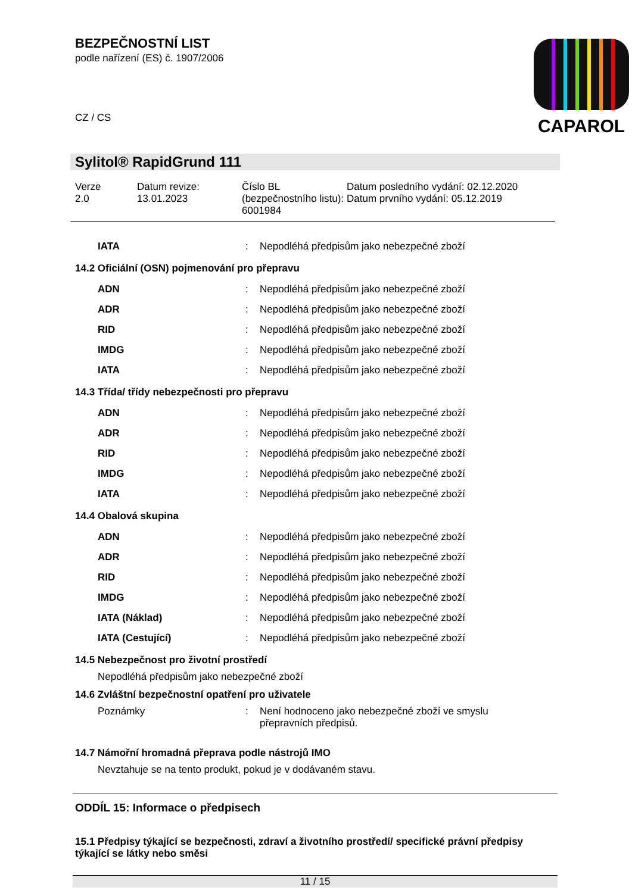BEZPEČNOSTNÍ LIST
podle nařízení (ES) č. 1907/2006
CZ / CS
CAPAROL
Sylitol® RapidGrund 111
Verze
2.0
Datum revize:
13.01.2023
Číslo BL (bezpečnostního listu):
6001984
Datum posledního vydání: 02.12.2020
Datum prvního vydání: 05.12.2019
| IATA | : | Nepodléhá předpisům jako nebezpečné zboží |
14.2 Oficiální (OSN) pojmenování pro přepravu
| ADN | : | Nepodléhá předpisům jako nebezpečné zboží |
| ADR | : | Nepodléhá předpisům jako nebezpečné zboží |
| RID | : | Nepodléhá předpisům jako nebezpečné zboží |
| IMDG | : | Nepodléhá předpisům jako nebezpečné zboží |
| IATA | : | Nepodléhá předpisům jako nebezpečné zboží |
14.3 Třída/ třídy nebezpečnosti pro přepravu
| ADN | : | Nepodléhá předpisům jako nebezpečné zboží |
| ADR | : | Nepodléhá předpisům jako nebezpečné zboží |
| RID | : | Nepodléhá předpisům jako nebezpečné zboží |
| IMDG | : | Nepodléhá předpisům jako nebezpečné zboží |
| IATA | : | Nepodléhá předpisům jako nebezpečné zboží |
14.4 Obalová skupina
| ADN | : | Nepodléhá předpisům jako nebezpečné zboží |
| ADR | : | Nepodléhá předpisům jako nebezpečné zboží |
| RID | : | Nepodléhá předpisům jako nebezpečné zboží |
| IMDG | : | Nepodléhá předpisům jako nebezpečné zboží |
| IATA (Náklad) | : | Nepodléhá předpisům jako nebezpečné zboží |
| IATA (Cestující) | : | Nepodléhá předpisům jako nebezpečné zboží |
14.5 Nebezpečnost pro životní prostředí
Nepodléhá předpisům jako nebezpečné zboží
14.6 Zvláštní bezpečnostní opatření pro uživatele
| Poznámky | : | Není hodnoceno jako nebezpečné zboží ve smyslu přepravních předpisů. |
14.7 Námořní hromadná přeprava podle nástrojů IMO
Nevztahuje se na tento produkt, pokud je v dodávaném stavu.
ODDÍL 15: Informace o předpisech
15.1 Předpisy týkající se bezpečnosti, zdraví a životního prostředí/ specifické právní předpisy týkající se látky nebo směsi
11 / 15